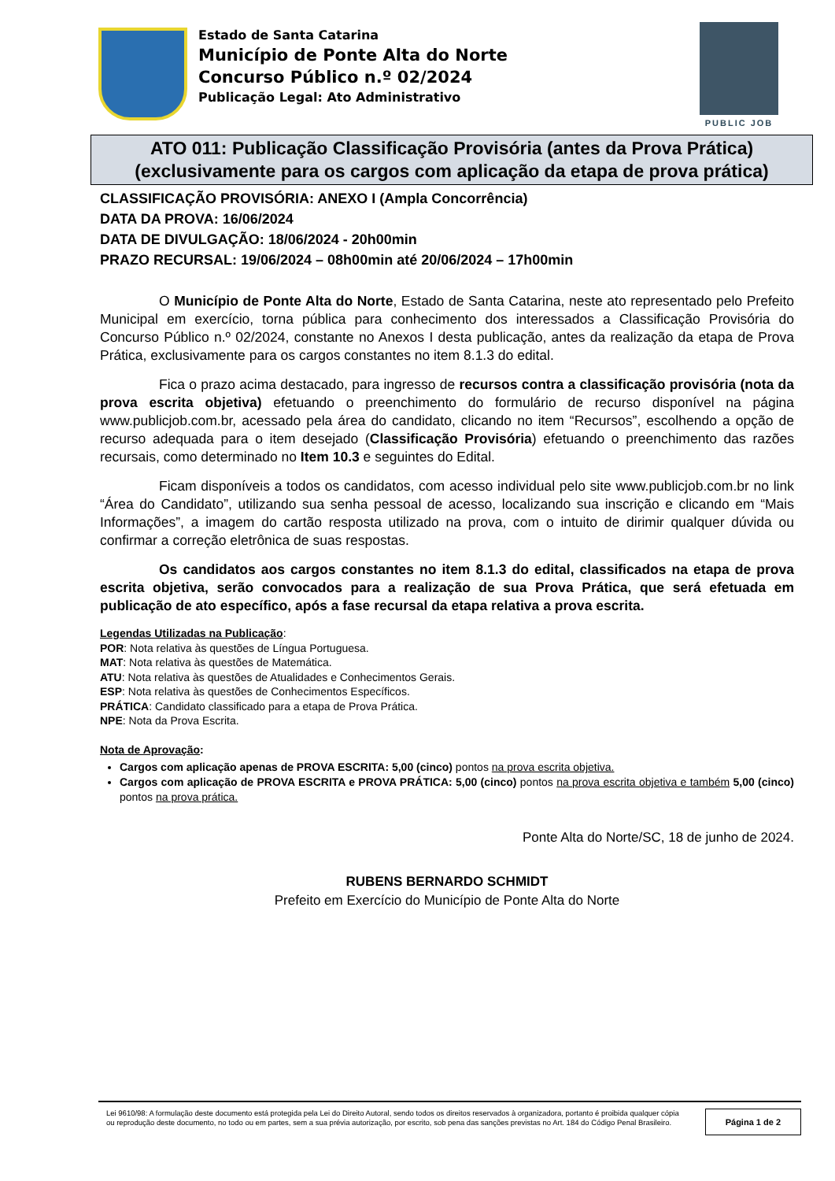Estado de Santa Catarina
Município de Ponte Alta do Norte
Concurso Público n.º 02/2024
Publicação Legal: Ato Administrativo
PUBLIC JOB
ATO 011: Publicação Classificação Provisória (antes da Prova Prática)
(exclusivamente para os cargos com aplicação da etapa de prova prática)
CLASSIFICAÇÃO PROVISÓRIA: ANEXO I (Ampla Concorrência)
DATA DA PROVA: 16/06/2024
DATA DE DIVULGAÇÃO: 18/06/2024 - 20h00min
PRAZO RECURSAL: 19/06/2024 – 08h00min até 20/06/2024 – 17h00min
O Município de Ponte Alta do Norte, Estado de Santa Catarina, neste ato representado pelo Prefeito Municipal em exercício, torna pública para conhecimento dos interessados a Classificação Provisória do Concurso Público n.º 02/2024, constante no Anexos I desta publicação, antes da realização da etapa de Prova Prática, exclusivamente para os cargos constantes no item 8.1.3 do edital.
Fica o prazo acima destacado, para ingresso de recursos contra a classificação provisória (nota da prova escrita objetiva) efetuando o preenchimento do formulário de recurso disponível na página www.publicjob.com.br, acessado pela área do candidato, clicando no item “Recursos”, escolhendo a opção de recurso adequada para o item desejado (Classificação Provisória) efetuando o preenchimento das razões recursais, como determinado no Item 10.3 e seguintes do Edital.
Ficam disponíveis a todos os candidatos, com acesso individual pelo site www.publicjob.com.br no link “Área do Candidato”, utilizando sua senha pessoal de acesso, localizando sua inscrição e clicando em “Mais Informações”, a imagem do cartão resposta utilizado na prova, com o intuito de dirimir qualquer dúvida ou confirmar a correção eletrônica de suas respostas.
Os candidatos aos cargos constantes no item 8.1.3 do edital, classificados na etapa de prova escrita objetiva, serão convocados para a realização de sua Prova Prática, que será efetuada em publicação de ato específico, após a fase recursal da etapa relativa a prova escrita.
Legendas Utilizadas na Publicação:
POR: Nota relativa às questões de Língua Portuguesa.
MAT: Nota relativa às questões de Matemática.
ATU: Nota relativa às questões de Atualidades e Conhecimentos Gerais.
ESP: Nota relativa às questões de Conhecimentos Específicos.
PRÁTICA: Candidato classificado para a etapa de Prova Prática.
NPE: Nota da Prova Escrita.
Nota de Aprovação:
Cargos com aplicação apenas de PROVA ESCRITA: 5,00 (cinco) pontos na prova escrita objetiva.
Cargos com aplicação de PROVA ESCRITA e PROVA PRÁTICA: 5,00 (cinco) pontos na prova escrita objetiva e também 5,00 (cinco) pontos na prova prática.
Ponte Alta do Norte/SC, 18 de junho de 2024.
RUBENS BERNARDO SCHMIDT
Prefeito em Exercício do Município de Ponte Alta do Norte
Lei 9610/98: A formulação deste documento está protegida pela Lei do Direito Autoral, sendo todos os direitos reservados à organizadora, portanto é proibida qualquer cópia ou reprodução deste documento, no todo ou em partes, sem a sua prévia autorização, por escrito, sob pena das sanções previstas no Art. 184 do Código Penal Brasileiro.
Página 1 de 2